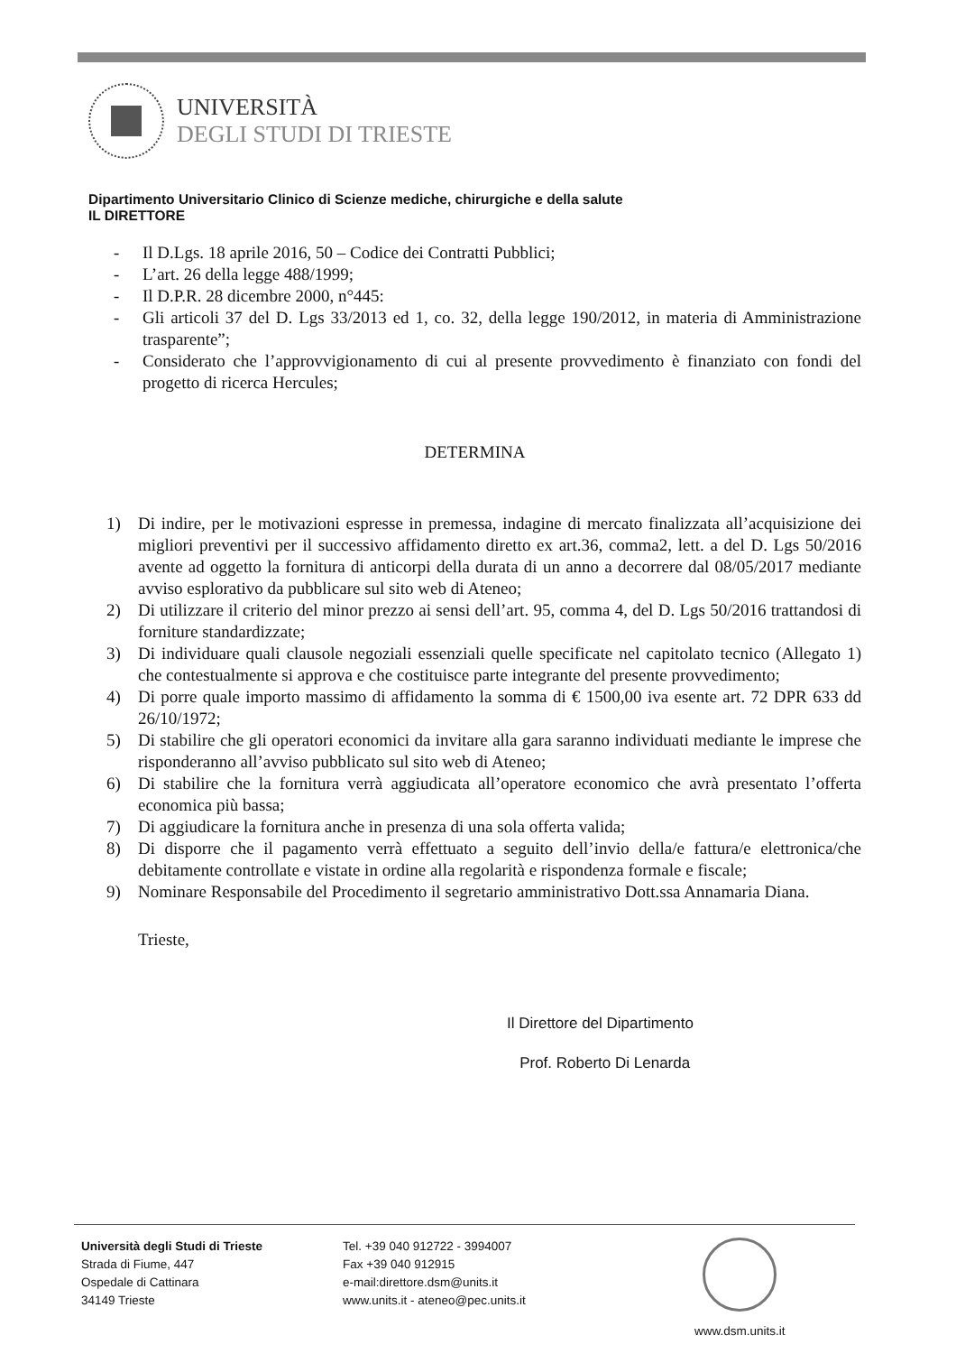UNIVERSITÀ
DEGLI STUDI DI TRIESTE
Dipartimento Universitario Clinico di Scienze mediche, chirurgiche e della salute
IL DIRETTORE
- Il D.Lgs. 18 aprile 2016, 50 – Codice dei Contratti Pubblici;
- L’art. 26 della legge 488/1999;
- Il D.P.R. 28 dicembre 2000, n°445:
- Gli articoli 37 del D. Lgs 33/2013 ed 1, co. 32, della legge 190/2012, in materia di Amministrazione trasparente”;
- Considerato che l’approvvigionamento di cui al presente provvedimento è finanziato con fondi del progetto di ricerca Hercules;
DETERMINA
1) Di indire, per le motivazioni espresse in premessa, indagine di mercato finalizzata all’acquisizione dei migliori preventivi per il successivo affidamento diretto ex art.36, comma2, lett. a del D. Lgs 50/2016 avente ad oggetto la fornitura di anticorpi della durata di un anno a decorrere dal 08/05/2017 mediante avviso esplorativo da pubblicare sul sito web di Ateneo;
2) Di utilizzare il criterio del minor prezzo ai sensi dell’art. 95, comma 4, del D. Lgs 50/2016 trattandosi di forniture standardizzate;
3) Di individuare quali clausole negoziali essenziali quelle specificate nel capitolato tecnico (Allegato 1) che contestualmente si approva e che costituisce parte integrante del presente provvedimento;
4) Di porre quale importo massimo di affidamento la somma di € 1500,00 iva esente art. 72 DPR 633 dd 26/10/1972;
5) Di stabilire che gli operatori economici da invitare alla gara saranno individuati mediante le imprese che risponderanno all’avviso pubblicato sul sito web di Ateneo;
6) Di stabilire che la fornitura verrà aggiudicata all’operatore economico che avrà presentato l’offerta economica più bassa;
7) Di aggiudicare la fornitura anche in presenza di una sola offerta valida;
8) Di disporre che il pagamento verrà effettuato a seguito dell’invio della/e fattura/e elettronica/che debitamente controllate e vistate in ordine alla regolarità e rispondenza formale e fiscale;
9) Nominare Responsabile del Procedimento il segretario amministrativo Dott.ssa Annamaria Diana.
Trieste,
Il Direttore del Dipartimento
Prof. Roberto Di Lenarda
Università degli Studi di Trieste
Strada di Fiume, 447
Ospedale di Cattinara
34149 Trieste
Tel. +39 040 912722 - 3994007
Fax +39 040 912915
e-mail:direttore.dsm@units.it
www.units.it - ateneo@pec.units.it
www.dsm.units.it